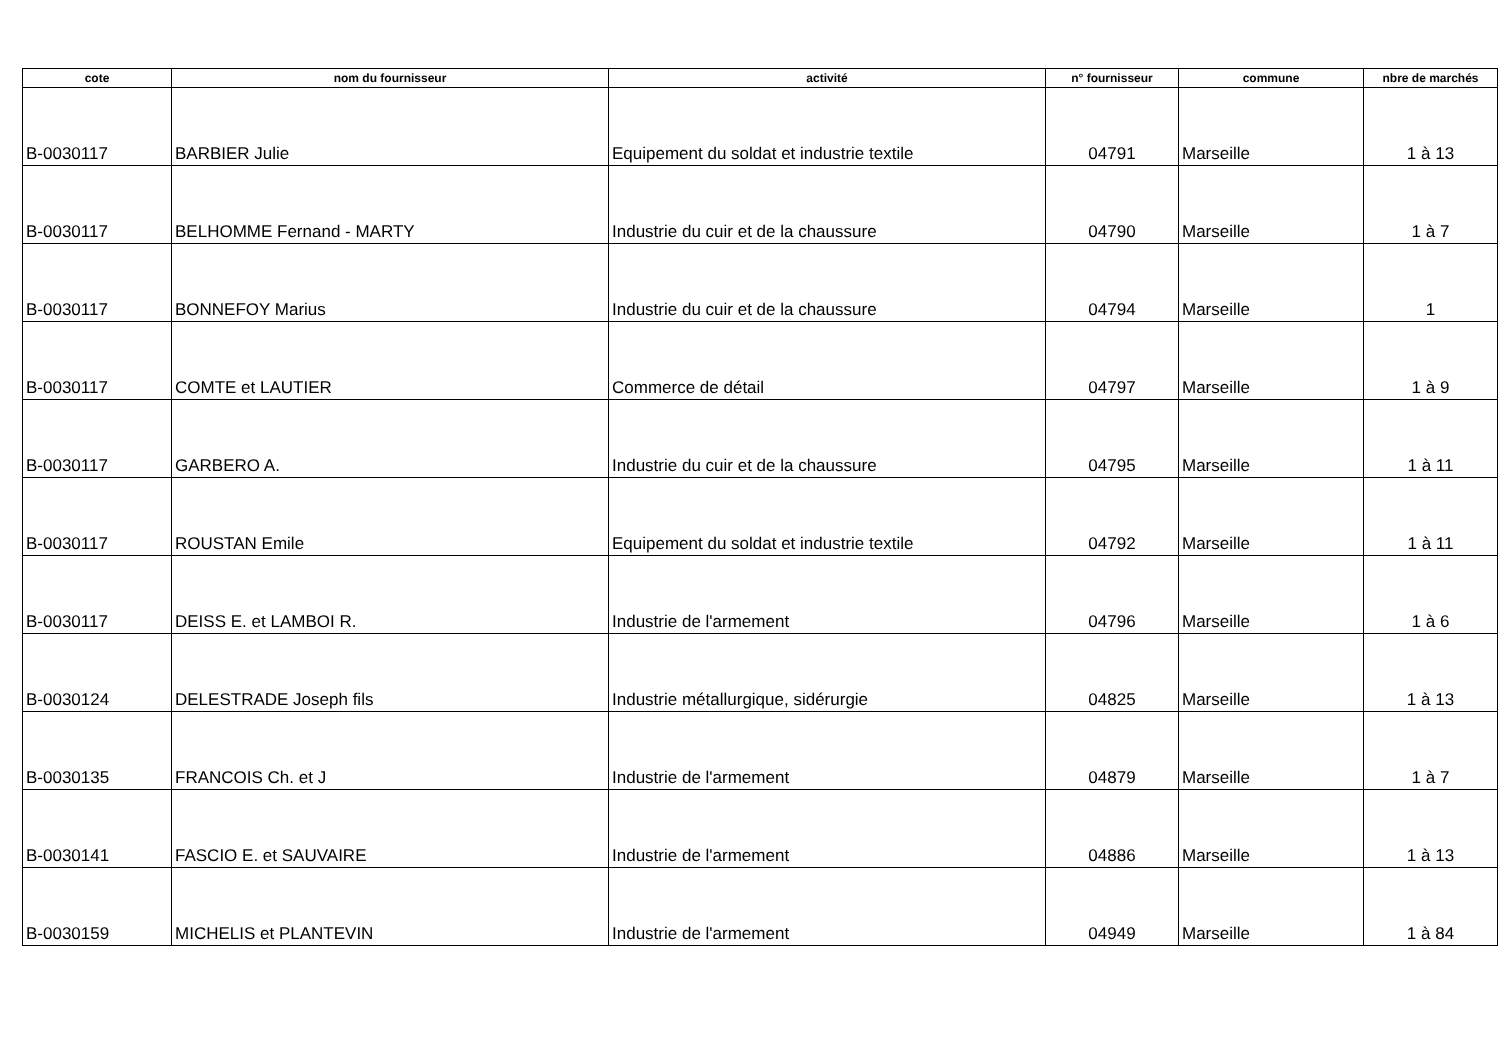| cote | nom du fournisseur | activité | n° fournisseur | commune | nbre de marchés |
| --- | --- | --- | --- | --- | --- |
| B-0030117 | BARBIER Julie | Equipement du soldat et industrie textile | 04791 | Marseille | 1 à 13 |
| B-0030117 | BELHOMME Fernand - MARTY | Industrie du cuir et de la chaussure | 04790 | Marseille | 1 à 7 |
| B-0030117 | BONNEFOY Marius | Industrie du cuir et de la chaussure | 04794 | Marseille | 1 |
| B-0030117 | COMTE et LAUTIER | Commerce de détail | 04797 | Marseille | 1 à 9 |
| B-0030117 | GARBERO A. | Industrie du cuir et de la chaussure | 04795 | Marseille | 1 à 11 |
| B-0030117 | ROUSTAN Emile | Equipement du soldat et industrie textile | 04792 | Marseille | 1 à 11 |
| B-0030117 | DEISS E. et LAMBOI R. | Industrie de l'armement | 04796 | Marseille | 1 à 6 |
| B-0030124 | DELESTRADE Joseph fils | Industrie métallurgique, sidérurgie | 04825 | Marseille | 1 à 13 |
| B-0030135 | FRANCOIS Ch. et J | Industrie de l'armement | 04879 | Marseille | 1 à 7 |
| B-0030141 | FASCIO E. et SAUVAIRE | Industrie de l'armement | 04886 | Marseille | 1 à 13 |
| B-0030159 | MICHELIS et PLANTEVIN | Industrie de l'armement | 04949 | Marseille | 1 à 84 |